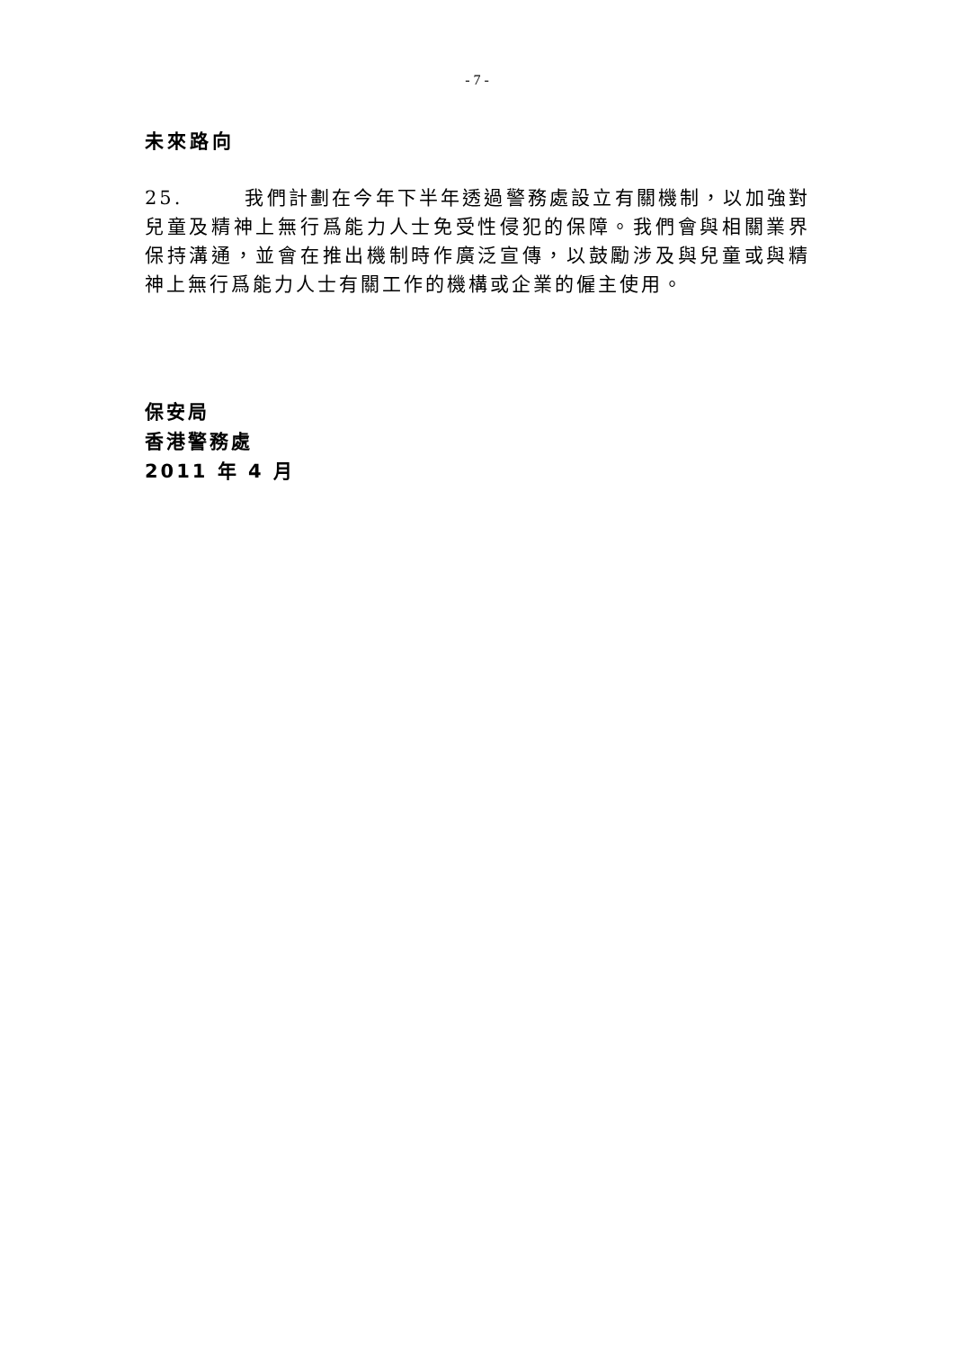- 7 -
未來路向
25. 我們計劃在今年下半年透過警務處設立有關機制，以加強對兒童及精神上無行爲能力人士免受性侵犯的保障。我們會與相關業界保持溝通，並會在推出機制時作廣泛宣傳，以鼓勵涉及與兒童或與精神上無行爲能力人士有關工作的機構或企業的僱主使用。
保安局
香港警務處
2011 年 4 月